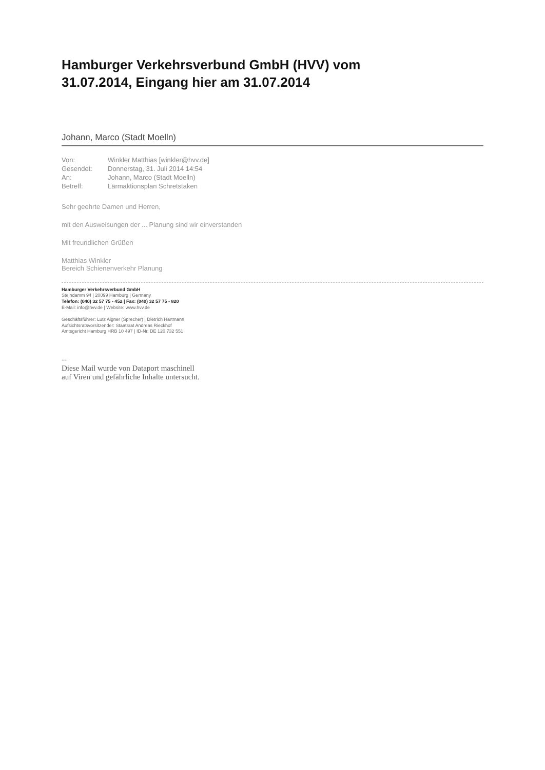Hamburger Verkehrsverbund GmbH (HVV) vom
31.07.2014, Eingang hier am 31.07.2014
Johann, Marco (Stadt Moelln)
| Von: | Winkler Matthias [winkler@hvv.de] |
| Gesendet: | Donnerstag, 31. Juli 2014 14:54 |
| An: | Johann, Marco (Stadt Moelln) |
| Betreff: | Lärmaktionsplan Schretstaken |
Sehr geehrte Damen und Herren,
mit den Ausweisungen der ... Planung sind wir einverstanden
Mit freundlichen Grüßen
Matthias Winkler
Bereich Schienenverkehr Planung
Hamburger Verkehrsverbund GmbH
Steindamm 94 | 20099 Hamburg | Germany
Telefon: (040) 32 57 75 - 452 | Fax: (040) 32 57 75 - 820
E-Mail: info@hvv.de | Website: www.hvv.de
Geschäftsführer: Lutz Aigner (Sprecher) | Dietrich Hartmann
Aufsichtsratsvorsitzender: Staatsrat Andreas Rieckhof
Amtsgericht Hamburg HRB 10 497 | ID-Nr. DE 120 732 551
--
Diese Mail wurde von Dataport maschinell
auf Viren und gefährliche Inhalte untersucht.